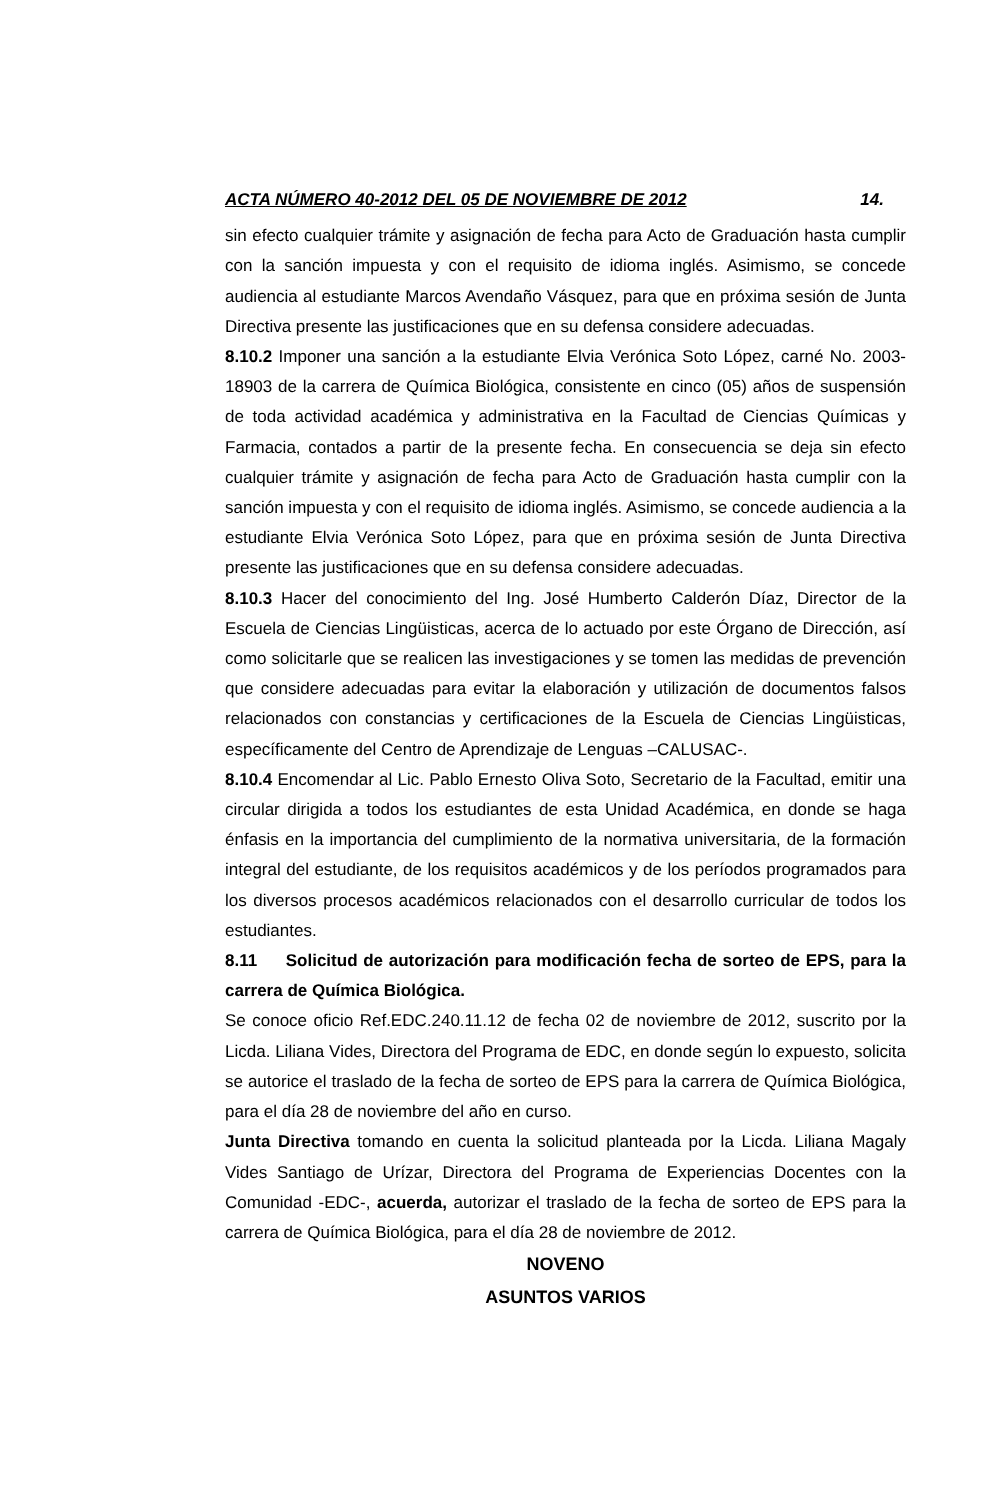ACTA NÚMERO 40-2012 DEL 05 DE NOVIEMBRE DE 2012 14.
sin efecto cualquier trámite y asignación de fecha para Acto de Graduación hasta cumplir con la sanción impuesta y con el requisito de idioma inglés. Asimismo, se concede audiencia al estudiante Marcos Avendaño Vásquez, para que en próxima sesión de Junta Directiva presente las justificaciones que en su defensa considere adecuadas.
8.10.2 Imponer una sanción a la estudiante Elvia Verónica Soto López, carné No. 2003-18903 de la carrera de Química Biológica, consistente en cinco (05) años de suspensión de toda actividad académica y administrativa en la Facultad de Ciencias Químicas y Farmacia, contados a partir de la presente fecha. En consecuencia se deja sin efecto cualquier trámite y asignación de fecha para Acto de Graduación hasta cumplir con la sanción impuesta y con el requisito de idioma inglés. Asimismo, se concede audiencia a la estudiante Elvia Verónica Soto López, para que en próxima sesión de Junta Directiva presente las justificaciones que en su defensa considere adecuadas.
8.10.3 Hacer del conocimiento del Ing. José Humberto Calderón Díaz, Director de la Escuela de Ciencias Lingüisticas, acerca de lo actuado por este Órgano de Dirección, así como solicitarle que se realicen las investigaciones y se tomen las medidas de prevención que considere adecuadas para evitar la elaboración y utilización de documentos falsos relacionados con constancias y certificaciones de la Escuela de Ciencias Lingüisticas, específicamente del Centro de Aprendizaje de Lenguas –CALUSAC-.
8.10.4 Encomendar al Lic. Pablo Ernesto Oliva Soto, Secretario de la Facultad, emitir una circular dirigida a todos los estudiantes de esta Unidad Académica, en donde se haga énfasis en la importancia del cumplimiento de la normativa universitaria, de la formación integral del estudiante, de los requisitos académicos y de los períodos programados para los diversos procesos académicos relacionados con el desarrollo curricular de todos los estudiantes.
8.11 Solicitud de autorización para modificación fecha de sorteo de EPS, para la carrera de Química Biológica.
Se conoce oficio Ref.EDC.240.11.12 de fecha 02 de noviembre de 2012, suscrito por la Licda. Liliana Vides, Directora del Programa de EDC, en donde según lo expuesto, solicita se autorice el traslado de la fecha de sorteo de EPS para la carrera de Química Biológica, para el día 28 de noviembre del año en curso.
Junta Directiva tomando en cuenta la solicitud planteada por la Licda. Liliana Magaly Vides Santiago de Urízar, Directora del Programa de Experiencias Docentes con la Comunidad -EDC-, acuerda, autorizar el traslado de la fecha de sorteo de EPS para la carrera de Química Biológica, para el día 28 de noviembre de 2012.
NOVENO
ASUNTOS VARIOS